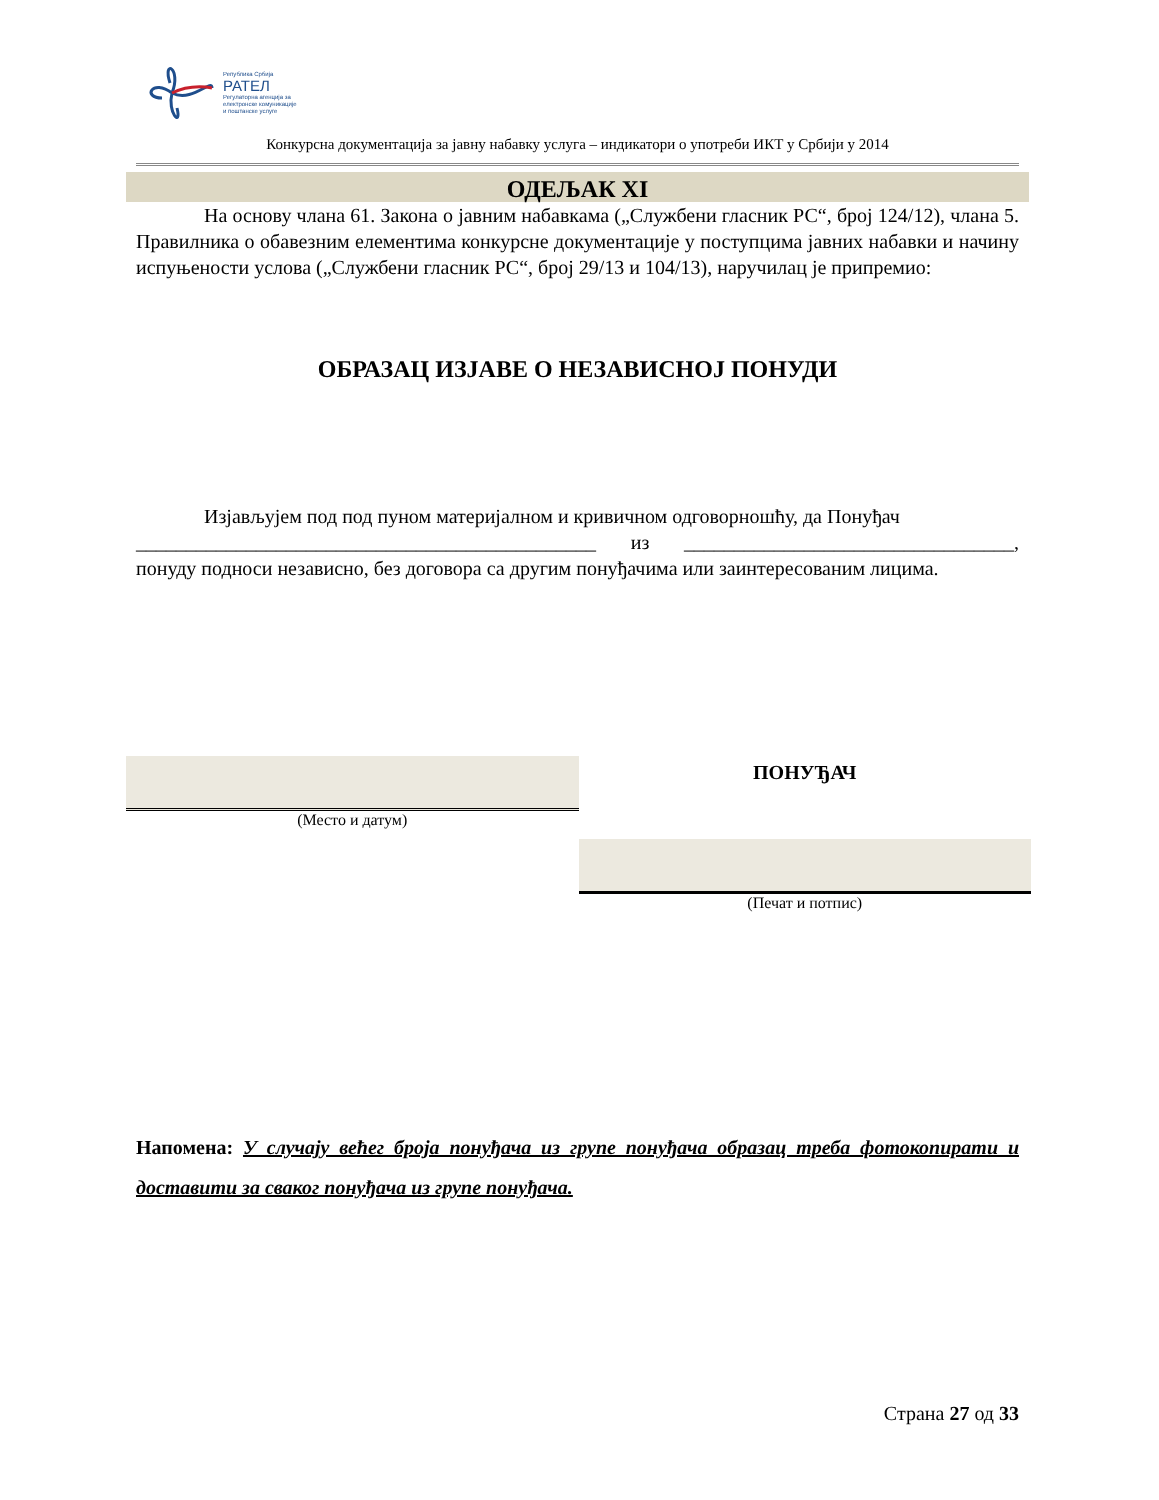Република Србија
РАТЕЛ
Регулаторна агенција за
електронске комуникације
и поштанске услуге
Конкурсна документација за јавну набавку услуга – индикатори о употреби ИКТ у Србији у 2014
ОДЕЉАК XI
На основу члана 61. Закона о јавним набавкама („Службени гласник РС“, број 124/12), члана 5. Правилника о обавезним елементима конкурсне документације у поступцима јавних набавки и начину испуњености услова („Службени гласник РС“, број 29/13 и 104/13), наручилац је припремио:
ОБРАЗАЦ ИЗЈАВЕ О НЕЗАВИСНОЈ ПОНУДИ
Изјављујем под под пуном материјалном и кривичном одговорношћу, да Понуђач
______________________________________________ из _________________________________, понуду подноси независно, без договора са другим понуђачима или заинтересованим лицима.
(Место и датум)
ПОНУЂАЧ
(Печат и потпис)
Напомена: У случају већег броја понуђача из групе понуђача образац треба фотокопирати и доставити за сваког понуђача из групе понуђача.
Страна 27 од 33